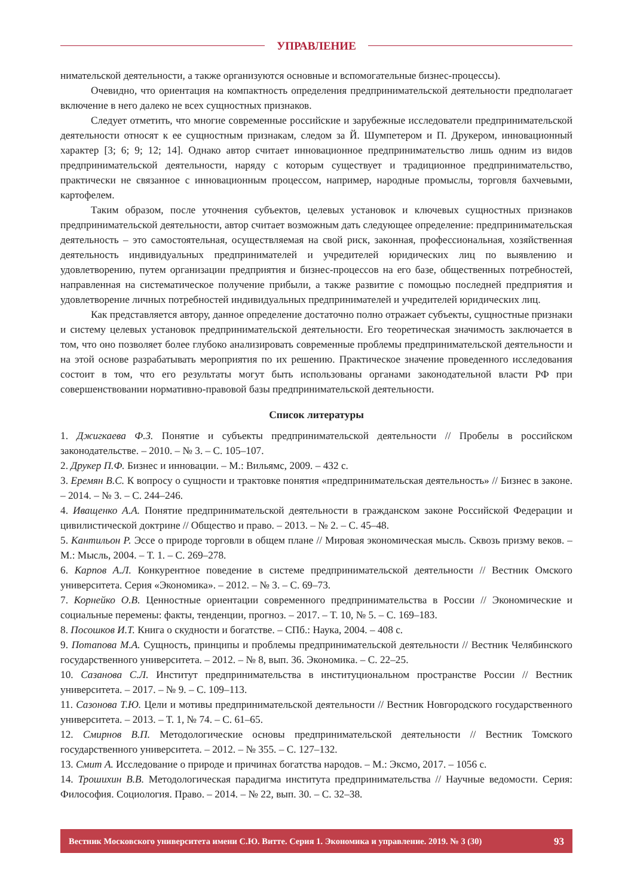УПРАВЛЕНИЕ
нимательской деятельности, а также организуются основные и вспомогательные бизнес-процессы).
Очевидно, что ориентация на компактность определения предпринимательской деятельности предполагает включение в него далеко не всех сущностных признаков.
Следует отметить, что многие современные российские и зарубежные исследователи предпринимательской деятельности относят к ее сущностным признакам, следом за Й. Шумпетером и П. Друкером, инновационный характер [3; 6; 9; 12; 14]. Однако автор считает инновационное предпринимательство лишь одним из видов предпринимательской деятельности, наряду с которым существует и традиционное предпринимательство, практически не связанное с инновационным процессом, например, народные промыслы, торговля бахчевыми, картофелем.
Таким образом, после уточнения субъектов, целевых установок и ключевых сущностных признаков предпринимательской деятельности, автор считает возможным дать следующее определение: предпринимательская деятельность – это самостоятельная, осуществляемая на свой риск, законная, профессиональная, хозяйственная деятельность индивидуальных предпринимателей и учредителей юридических лиц по выявлению и удовлетворению, путем организации предприятия и бизнес-процессов на его базе, общественных потребностей, направленная на систематическое получение прибыли, а также развитие с помощью последней предприятия и удовлетворение личных потребностей индивидуальных предпринимателей и учредителей юридических лиц.
Как представляется автору, данное определение достаточно полно отражает субъекты, сущностные признаки и систему целевых установок предпринимательской деятельности. Его теоретическая значимость заключается в том, что оно позволяет более глубоко анализировать современные проблемы предпринимательской деятельности и на этой основе разрабатывать мероприятия по их решению. Практическое значение проведенного исследования состоит в том, что его результаты могут быть использованы органами законодательной власти РФ при совершенствовании нормативно-правовой базы предпринимательской деятельности.
Список литературы
1. Джигкаева Ф.З. Понятие и субъекты предпринимательской деятельности // Пробелы в российском законодательстве. – 2010. – № 3. – С. 105–107.
2. Друкер П.Ф. Бизнес и инновации. – М.: Вильямс, 2009. – 432 с.
3. Еремян В.С. К вопросу о сущности и трактовке понятия «предпринимательская деятельность» // Бизнес в законе. – 2014. – № 3. – С. 244–246.
4. Иващенко А.А. Понятие предпринимательской деятельности в гражданском законе Российской Федерации и цивилистической доктрине // Общество и право. – 2013. – № 2. – С. 45–48.
5. Кантильон Р. Эссе о природе торговли в общем плане // Мировая экономическая мысль. Сквозь призму веков. – М.: Мысль, 2004. – Т. 1. – С. 269–278.
6. Карпов А.Л. Конкурентное поведение в системе предпринимательской деятельности // Вестник Омского университета. Серия «Экономика». – 2012. – № 3. – С. 69–73.
7. Корнейко О.В. Ценностные ориентации современного предпринимательства в России // Экономические и социальные перемены: факты, тенденции, прогноз. – 2017. – Т. 10, № 5. – С. 169–183.
8. Посошков И.Т. Книга о скудности и богатстве. – СПб.: Наука, 2004. – 408 с.
9. Потапова М.А. Сущность, принципы и проблемы предпринимательской деятельности // Вестник Челябинского государственного университета. – 2012. – № 8, вып. 36. Экономика. – С. 22–25.
10. Сазанова С.Л. Институт предпринимательства в институциональном пространстве России // Вестник университета. – 2017. – № 9. – С. 109–113.
11. Сазонова Т.Ю. Цели и мотивы предпринимательской деятельности // Вестник Новгородского государственного университета. – 2013. – Т. 1, № 74. – С. 61–65.
12. Смирнов В.П. Методологические основы предпринимательской деятельности // Вестник Томского государственного университета. – 2012. – № 355. – С. 127–132.
13. Смит А. Исследование о природе и причинах богатства народов. – М.: Эксмо, 2017. – 1056 с.
14. Трошихин В.В. Методологическая парадигма института предпринимательства // Научные ведомости. Серия: Философия. Социология. Право. – 2014. – № 22, вып. 30. – С. 32–38.
Вестник Московского университета имени С.Ю. Витте. Серия 1. Экономика и управление. 2019. № 3 (30) 93